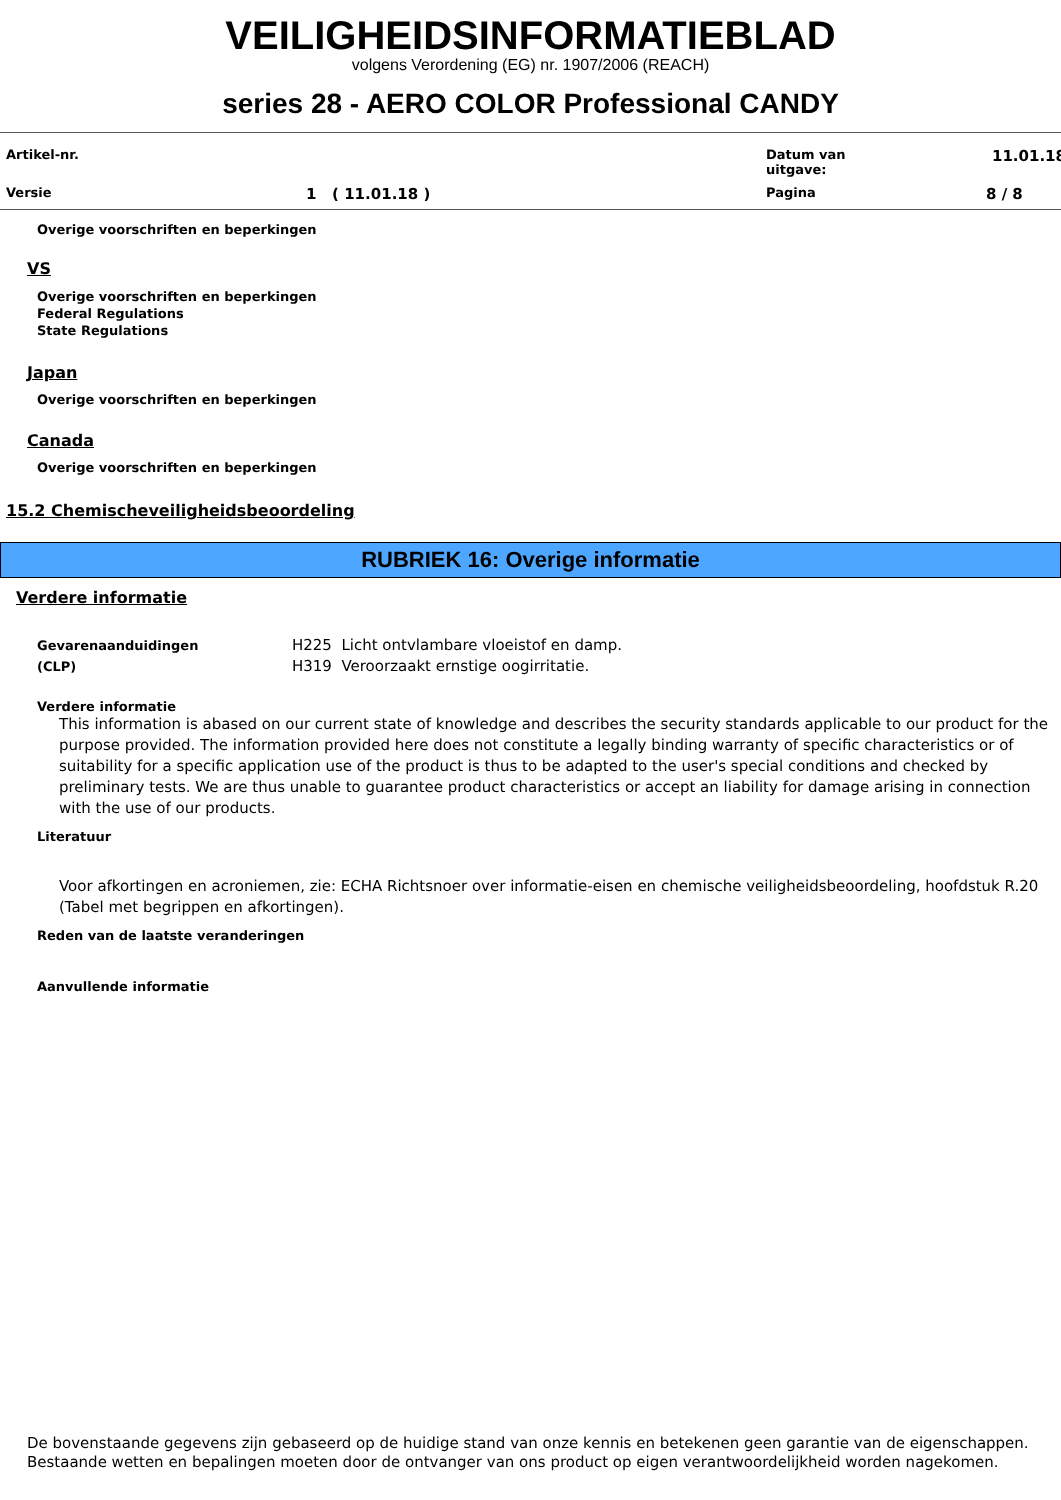VEILIGHEIDSINFORMATIEBLAD
volgens Verordening (EG) nr. 1907/2006 (REACH)
series 28 - AERO COLOR Professional CANDY
Artikel-nr.
Datum van
uitgave:
11.01.18
Versie
1 ( 11.01.18 )
Pagina
8 / 8
Overige voorschriften en beperkingen
VS
Overige voorschriften en beperkingen
Federal Regulations
State Regulations
Japan
Overige voorschriften en beperkingen
Canada
Overige voorschriften en beperkingen
15.2 Chemischeveiligheidsbeoordeling
RUBRIEK 16: Overige informatie
Verdere informatie
Gevarenaanduidingen
(CLP)
H225 Licht ontvlambare vloeistof en damp.
H319 Veroorzaakt ernstige oogirritatie.
Verdere informatie
This information is abased on our current state of knowledge and describes the security standards applicable to our product for the purpose provided. The information provided here does not constitute a legally binding warranty of specific characteristics or of suitability for a specific application use of the product is thus to be adapted to the user's special conditions and checked by preliminary tests. We are thus unable to guarantee product characteristics or accept an liability for damage arising in connection with the use of our products.
Literatuur
Voor afkortingen en acroniemen, zie: ECHA Richtsnoer over informatie-eisen en chemische veiligheidsbeoordeling, hoofdstuk R.20 (Tabel met begrippen en afkortingen).
Reden van de laatste veranderingen
Aanvullende informatie
De bovenstaande gegevens zijn gebaseerd op de huidige stand van onze kennis en betekenen geen garantie van de eigenschappen.
Bestaande wetten en bepalingen moeten door de ontvanger van ons product op eigen verantwoordelijkheid worden nagekomen.